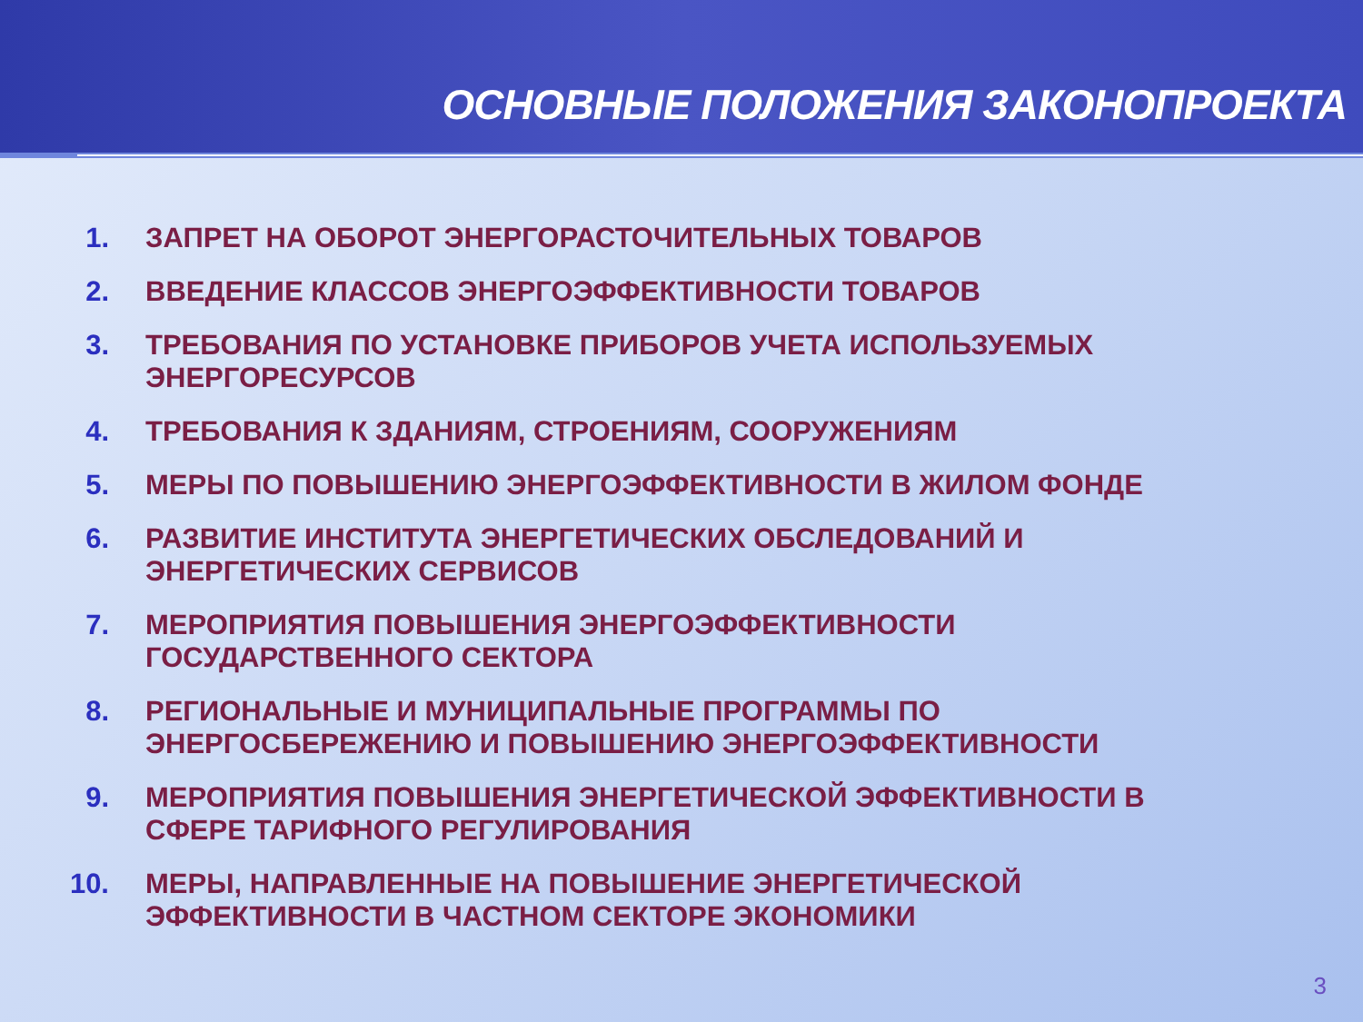ОСНОВНЫЕ ПОЛОЖЕНИЯ ЗАКОНОПРОЕКТА
1. ЗАПРЕТ НА ОБОРОТ ЭНЕРГОРАСТОЧИТЕЛЬНЫХ ТОВАРОВ
2. ВВЕДЕНИЕ КЛАССОВ ЭНЕРГОЭФФЕКТИВНОСТИ ТОВАРОВ
3. ТРЕБОВАНИЯ ПО УСТАНОВКЕ ПРИБОРОВ УЧЕТА ИСПОЛЬЗУЕМЫХ ЭНЕРГОРЕСУРСОВ
4. ТРЕБОВАНИЯ К ЗДАНИЯМ, СТРОЕНИЯМ, СООРУЖЕНИЯМ
5. МЕРЫ ПО ПОВЫШЕНИЮ ЭНЕРГОЭФФЕКТИВНОСТИ В ЖИЛОМ ФОНДЕ
6. РАЗВИТИЕ ИНСТИТУТА ЭНЕРГЕТИЧЕСКИХ ОБСЛЕДОВАНИЙ И ЭНЕРГЕТИЧЕСКИХ СЕРВИСОВ
7. МЕРОПРИЯТИЯ ПОВЫШЕНИЯ ЭНЕРГОЭФФЕКТИВНОСТИ ГОСУДАРСТВЕННОГО СЕКТОРА
8. РЕГИОНАЛЬНЫЕ И МУНИЦИПАЛЬНЫЕ ПРОГРАММЫ ПО ЭНЕРГОСБЕРЕЖЕНИЮ И ПОВЫШЕНИЮ ЭНЕРГОЭФФЕКТИВНОСТИ
9. МЕРОПРИЯТИЯ ПОВЫШЕНИЯ ЭНЕРГЕТИЧЕСКОЙ ЭФФЕКТИВНОСТИ В СФЕРЕ ТАРИФНОГО РЕГУЛИРОВАНИЯ
10. МЕРЫ, НАПРАВЛЕННЫЕ НА ПОВЫШЕНИЕ ЭНЕРГЕТИЧЕСКОЙ ЭФФЕКТИВНОСТИ В ЧАСТНОМ СЕКТОРЕ ЭКОНОМИКИ
3